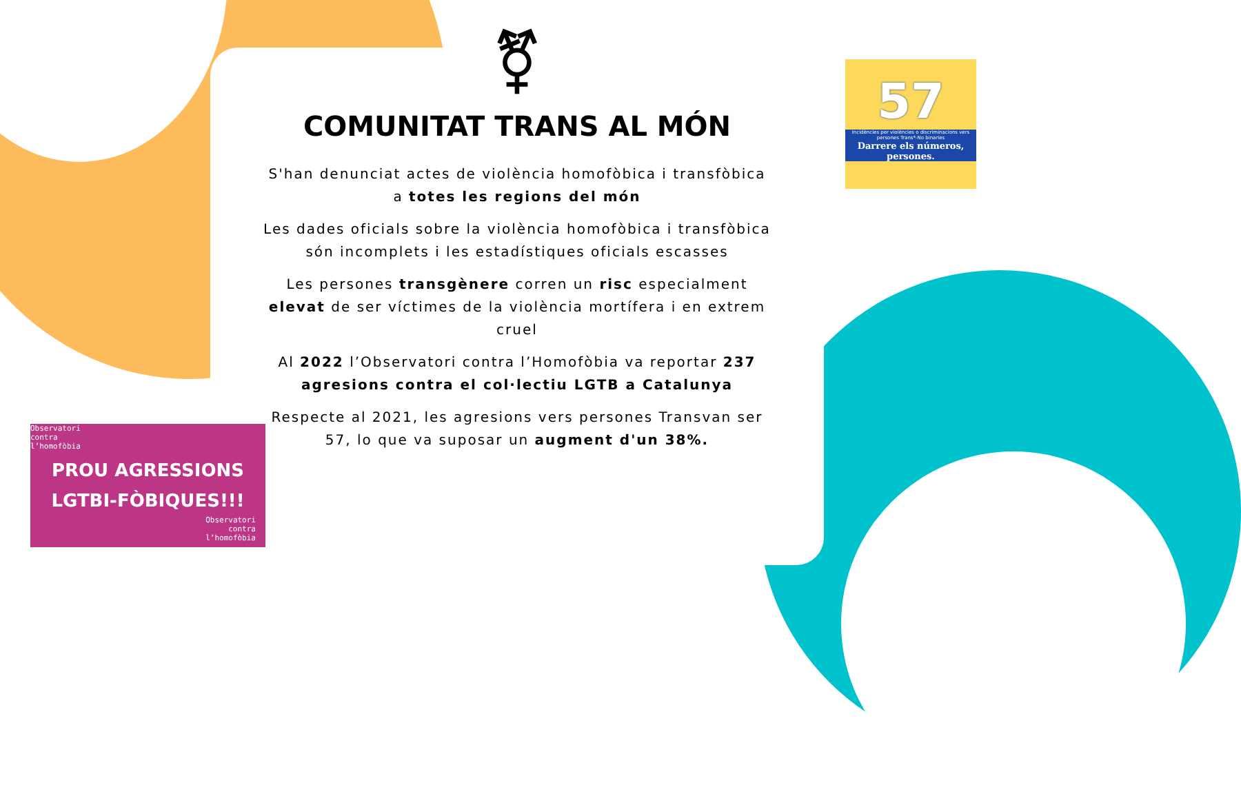⚧
COMUNITAT TRANS AL MÓN
S'han denunciat actes de violència homofòbica i transfòbica a totes les regions del món
Les dades oficials sobre la violència homofòbica i transfòbica són incomplets i les estadístiques oficials escasses
Les persones transgènere corren un risc especialment elevat de ser víctimes de la violència mortífera i en extrem cruel
Al 2022 l’Observatori contra l’Homofòbia va reportar 237 agresions contra el col·lectiu LGTB a Catalunya
Respecte al 2021, les agresions vers persones Transvan ser 57, lo que va suposar un augment d'un 38%.
57
Incidències per violències o discriminacions vers persones Trans*-No binaries
Darrere els números, persones.
Observatori
contra
l’homofòbia
PROU AGRESSIONS
LGTBI-FÒBIQUES!!!
Observatori
contra
l’homofòbia